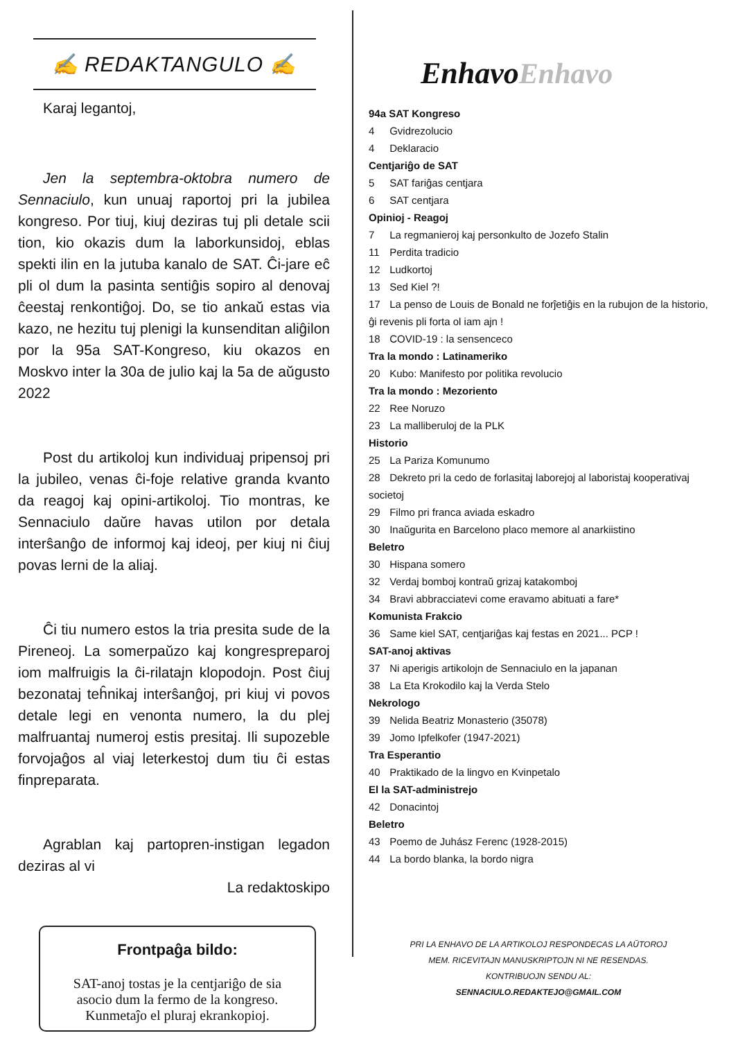✍ REDAKTANGULO ✍
Karaj legantoj,
Jen la septembra-oktobra numero de Sennaciulo, kun unuaj raportoj pri la jubilea kongreso. Por tiuj, kiuj deziras tuj pli detale scii tion, kio okazis dum la laborkunsidoj, eblas spekti ilin en la jutuba kanalo de SAT. Ĉi-jare eĉ pli ol dum la pasinta sentiĝis sopiro al denovaj ĉeestaj renkontiĝoj. Do, se tio ankaŭ estas via kazo, ne hezitu tuj plenigi la kunsenditan aliĝilon por la 95a SAT-Kongreso, kiu okazos en Moskvo inter la 30a de julio kaj la 5a de aŭgusto 2022
Post du artikoloj kun individuaj pripensoj pri la jubileo, venas ĉi-foje relative granda kvanto da reagoj kaj opini-artikoloj. Tio montras, ke Sennaciulo daŭre havas utilon por detala interŝanĝo de informoj kaj ideoj, per kiuj ni ĉiuj povas lerni de la aliaj.
Ĉi tiu numero estos la tria presita sude de la Pireneoj. La somerpaŭzo kaj kongrespreparoj iom malfruigis la ĉi-rilatajn klopodojn. Post ĉiuj bezonataj teĥnikaj interŝanĝoj, pri kiuj vi povos detale legi en venonta numero, la du plej malfruantaj numeroj estis presitaj. Ili supozeble forvojaĝos al viaj leterkestoj dum tiu ĉi estas finpreparata.
Agrablan kaj partopren-instigan legadon deziras al vi
La redaktoskipo
Frontpaĝa bildo:
SAT-anoj tostas je la centjariĝo de sia asocio dum la fermo de la kongreso. Kunmetaĵo el pluraj ekrankopioj.
EnhavoEnhavo
94a SAT Kongreso
4 Gvidrezolucio
4 Deklaracio
Centjariĝo de SAT
5 SAT fariĝas centjara
6 SAT centjara
Opinioj - Reagoj
7 La regmanieroj kaj personkulto de Jozefo Stalin
11 Perdita tradicio
12 Ludkortoj
13 Sed Kiel ?!
17 La penso de Louis de Bonald ne forĵetiĝis en la rubujon de la historio, ĝi revenis pli forta ol iam ajn !
18 COVID-19 : la sensenceco
Tra la mondo : Latinameriko
20 Kubo: Manifesto por politika revolucio
Tra la mondo : Mezoriento
22 Ree Noruzo
23 La malliberuloj de la PLK
Historio
25 La Pariza Komunumo
28 Dekreto pri la cedo de forlasitaj laborejoj al laboristaj kooperativaj societoj
29 Filmo pri franca aviada eskadro
30 Inaŭgurita en Barcelono placo memore al anarkiistino
Beletro
30 Hispana somero
32 Verdaj bomboj kontraŭ grizaj katakomboj
34 Bravi abbracciatevi come eravamo abituati a fare*
Komunista Frakcio
36 Same kiel SAT, centjariĝas kaj festas en 2021... PCP !
SAT-anoj aktivas
37 Ni aperigis artikolojn de Sennaciulo en la japanan
38 La Eta Krokodilo kaj la Verda Stelo
Nekrologo
39 Nelida Beatriz Monasterio (35078)
39 Jomo Ipfelkofer (1947-2021)
Tra Esperantio
40 Praktikado de la lingvo en Kvinpetalo
El la SAT-administrejo
42 Donacintoj
Beletro
43 Poemo de Juhász Ferenc (1928-2015)
44 La bordo blanka, la bordo nigra
PRI LA ENHAVO DE LA ARTIKOLOJ RESPONDECAS LA AŬTOROJ MEM. RICEVITAJN MANUSKRIPTOJN NI NE RESENDAS. KONTRIBUOJN SENDU AL:
SENNACIULO.REDAKTEJO@GMAIL.COM